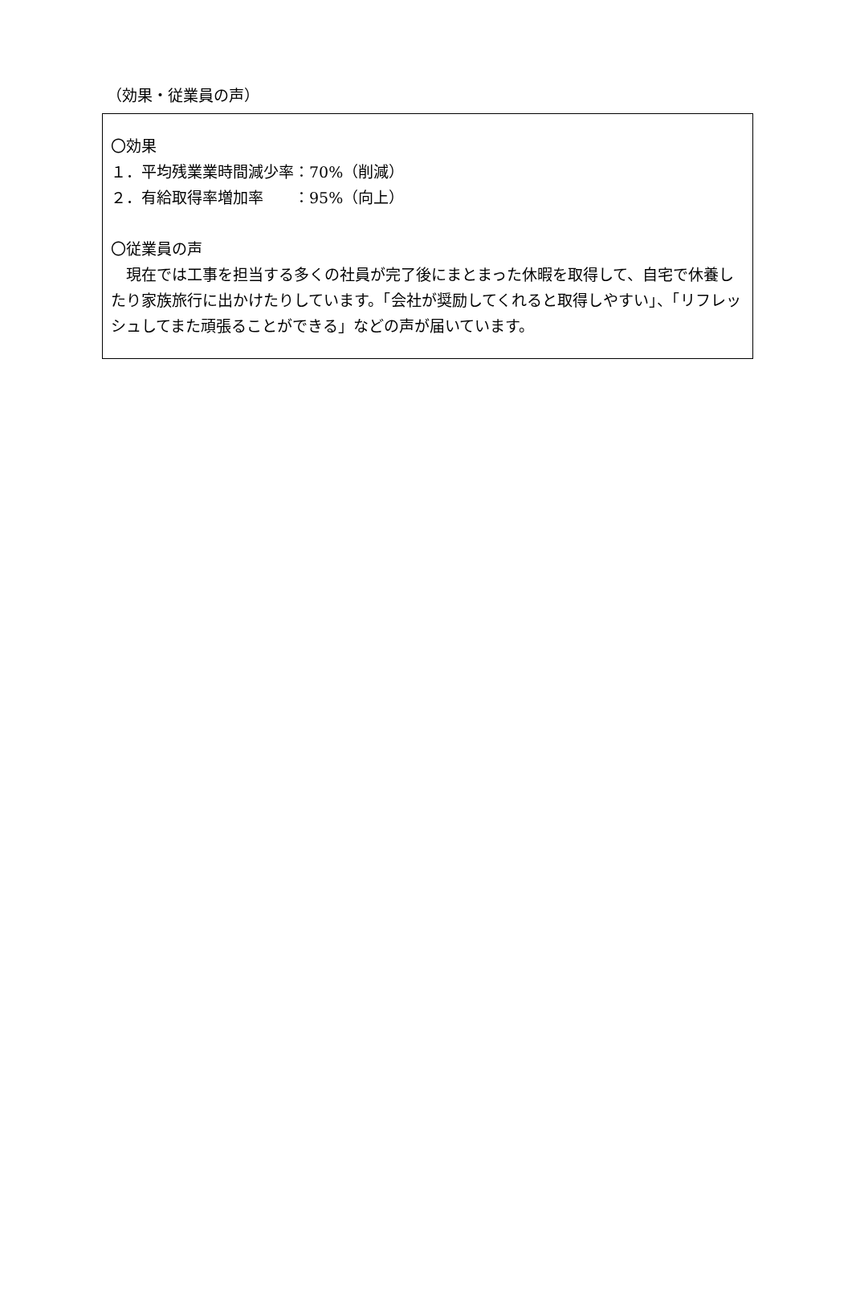（効果・従業員の声）
〇効果
１．平均残業業時間減少率：70%（削減）
２．有給取得率増加率　　：95%（向上）
〇従業員の声
　現在では工事を担当する多くの社員が完了後にまとまった休暇を取得して、自宅で休養したり家族旅行に出かけたりしています。「会社が奨励してくれると取得しやすい」、「リフレッシュしてまた頑張ることができる」などの声が届いています。